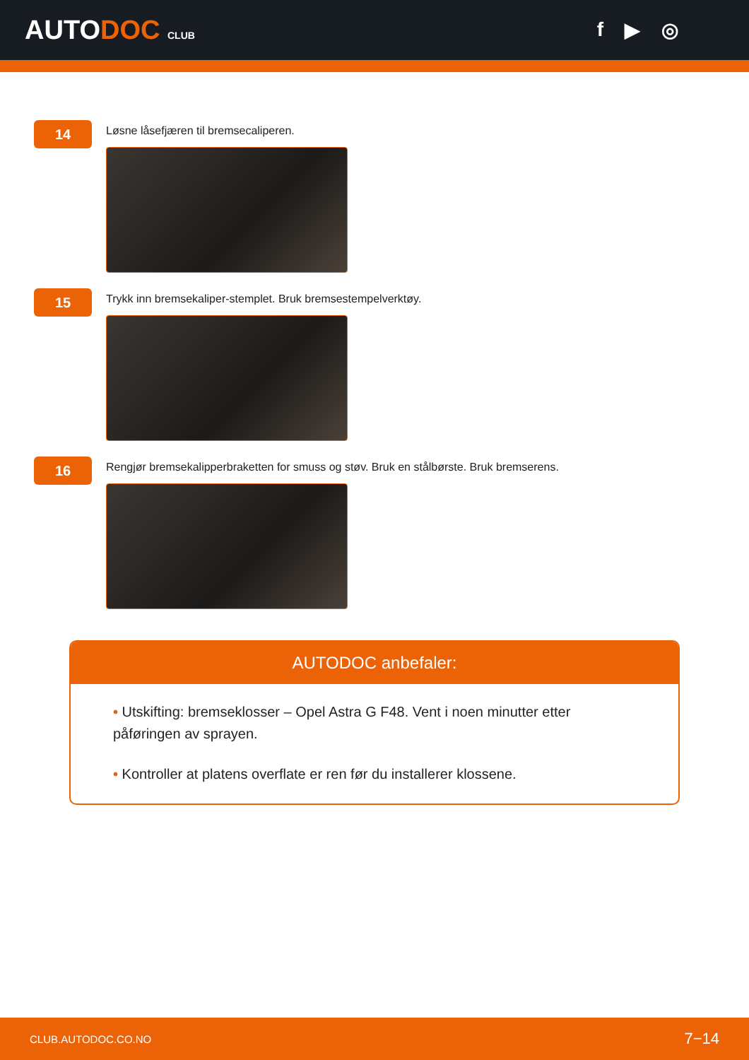AUTODOC CLUB
f ▶ ◎
14
Løsne låsefjæren til bremsecaliperen.
15
Trykk inn bremsekaliper-stemplet. Bruk bremsestempelverktøy.
16
Rengjør bremsekalipperbraketten for smuss og støv. Bruk en stålbørste. Bruk bremserens.
AUTODOC anbefaler:
• Utskifting: bremseklosser – Opel Astra G F48. Vent i noen minutter etter påføringen av sprayen.
• Kontroller at platens overflate er ren før du installerer klossene.
CLUB.AUTODOC.CO.NO 7−14